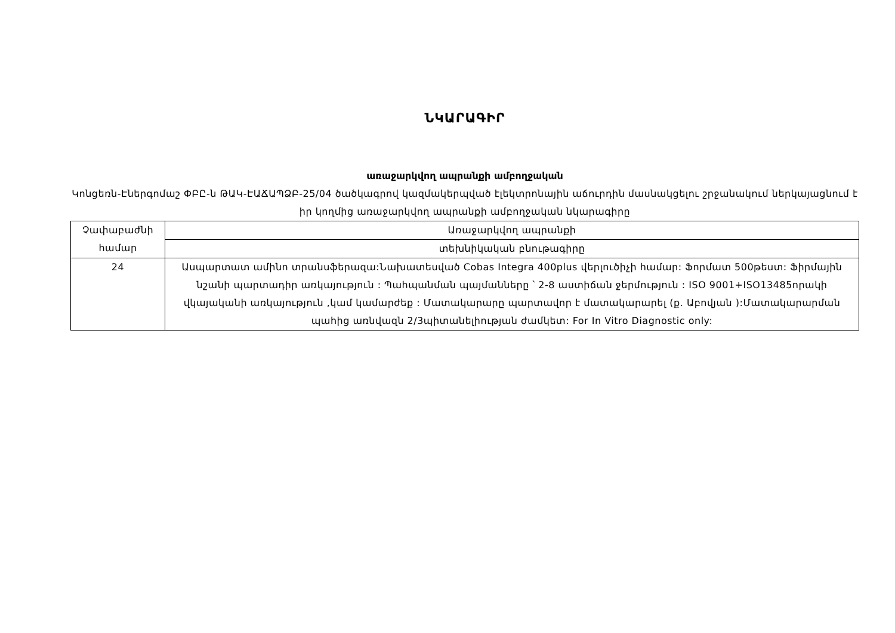ՆԿԱՐԱԳԻՐ
առաջարկվող ապրանքի ամբողջական
Կոնցեռն-Էներգոմաշ ՓԲԸ-ն ԹԱԿ-ԷԱՃԱՊՁԲ-25/04 ծածկագրով կազմակերպված էլեկտրոնային աճուրդին մասնակցելու շրջանակում ներկայացնում է իր կողմից առաջարկվող ապրանքի ամբողջական նկարագիրը
| Չափաբաժնի համար | Առաջարկվող ապրանքի |
| | տեխնիկական բնութագիրը |
| 24 | Ասպարտատ ամինո տրանսֆերազա:Նախատեսված Cobas Integra 400plus վերլուծիչի համար: Ֆորմատ 500թեստ: Ֆիրմային նշանի պարտադիր առկայություն : Պահպանման պայմանները ՝ 2-8 աստիճան ջերմություն : ISO 9001+ISO13485որակի վկայականի առկայություն ,կամ կամարժեք : Մատակարարը պարտավոր է մատակարարել (ք. Աբովյան ):Մատակարարման պահից առնվազն 2/3պիտանելիության ժամկետ: For In Vitro Diagnostic only: |